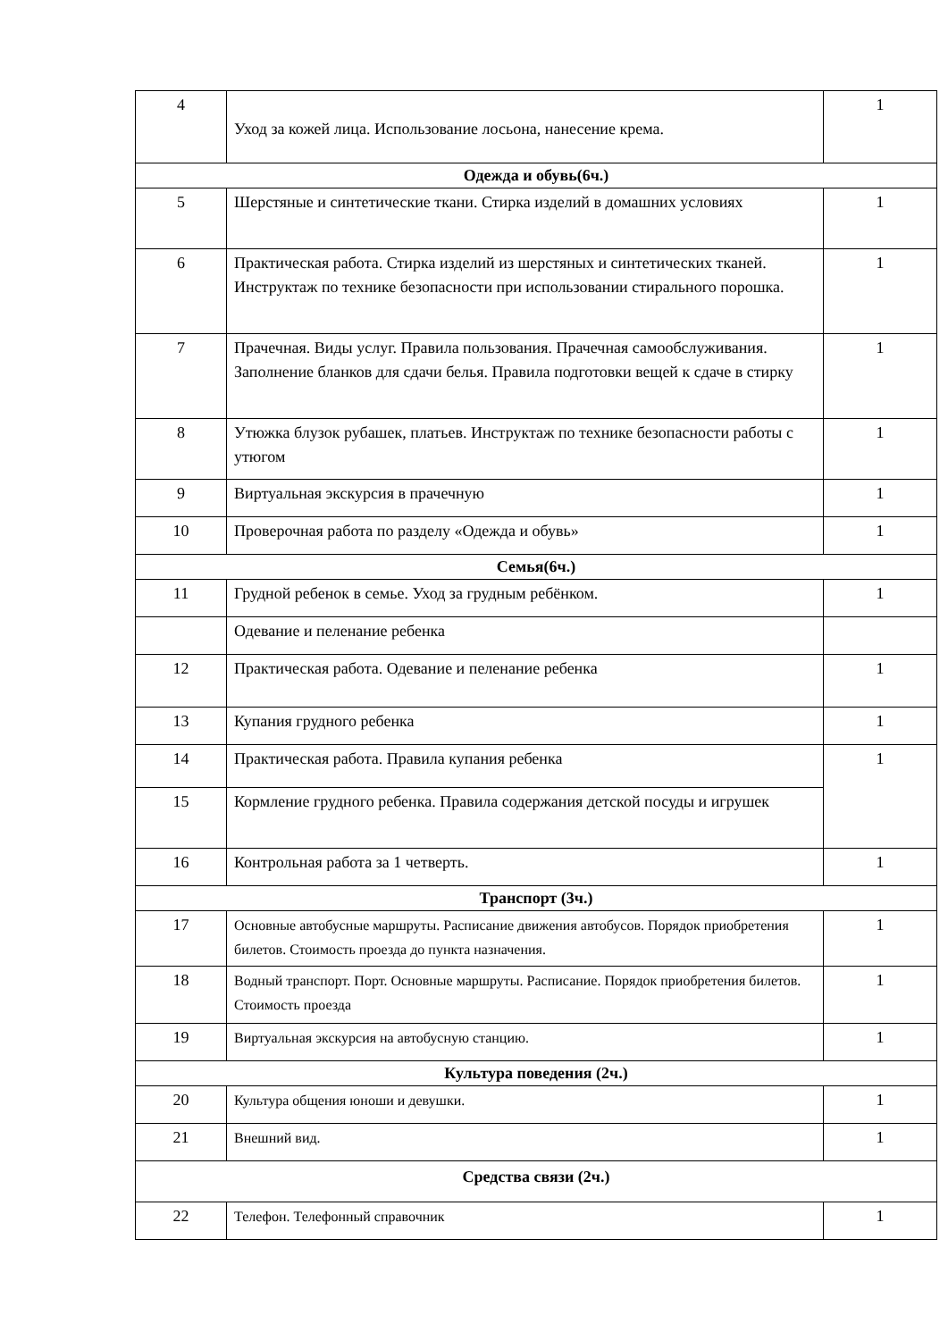| 4 | Уход за кожей лица. Использование лосьона, нанесение крема. | 1 |
| Одежда и обувь(6ч.) | | |
| 5 | Шерстяные и синтетические ткани. Стирка изделий в домашних условиях | 1 |
| 6 | Практическая работа. Стирка изделий из шерстяных и синтетических тканей. Инструктаж по технике безопасности при использовании стирального порошка. | 1 |
| 7 | Прачечная. Виды услуг. Правила пользования. Прачечная самообслуживания. Заполнение бланков для сдачи белья. Правила подготовки вещей к сдаче в стирку | 1 |
| 8 | Утюжка блузок рубашек, платьев. Инструктаж по технике безопасности работы с утюгом | 1 |
| 9 | Виртуальная экскурсия в прачечную | 1 |
| 10 | Проверочная работа по разделу «Одежда и обувь» | 1 |
| Семья(6ч.) | | |
| 11 | Грудной ребенок в семье. Уход за грудным ребёнком. | 1 |
| | Одевание и пеленание ребенка | |
| 12 | Практическая работа. Одевание и пеленание ребенка | 1 |
| 13 | Купания грудного ребенка | 1 |
| 14 | Практическая работа. Правила купания ребенка | 1 |
| 15 | Кормление грудного ребенка. Правила содержания детской посуды и игрушек | |
| 16 | Контрольная работа за 1 четверть. | 1 |
| Транспорт (3ч.) | | |
| 17 | Основные автобусные маршруты. Расписание движения автобусов. Порядок приобретения билетов. Стоимость проезда до пункта назначения. | 1 |
| 18 | Водный транспорт. Порт. Основные маршруты. Расписание. Порядок приобретения билетов. Стоимость проезда | 1 |
| 19 | Виртуальная экскурсия на автобусную станцию. | 1 |
| Культура поведения (2ч.) | | |
| 20 | Культура общения юноши и девушки. | 1 |
| 21 | Внешний вид. | 1 |
| Средства связи (2ч.) | | |
| 22 | Телефон. Телефонный справочник | 1 |